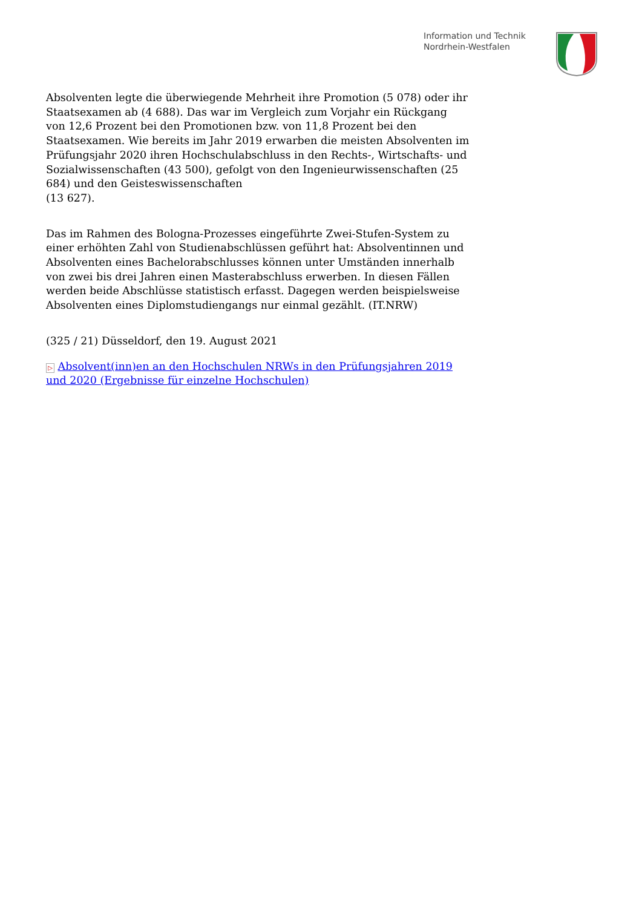Information und Technik
Nordrhein-Westfalen
Absolventen legte die überwiegende Mehrheit ihre Promotion (5 078) oder ihr Staatsexamen ab (4 688). Das war im Vergleich zum Vorjahr ein Rückgang von 12,6 Prozent bei den Promotionen bzw. von 11,8 Prozent bei den Staatsexamen. Wie bereits im Jahr 2019 erwarben die meisten Absolventen im Prüfungsjahr 2020 ihren Hochschulabschluss in den Rechts-, Wirtschafts- und Sozialwissenschaften (43 500), gefolgt von den Ingenieurwissenschaften (25 684) und den Geisteswissenschaften
(13 627).
Das im Rahmen des Bologna-Prozesses eingeführte Zwei-Stufen-System zu einer erhöhten Zahl von Studienabschlüssen geführt hat: Absolventinnen und Absolventen eines Bachelorabschlusses können unter Umständen innerhalb von zwei bis drei Jahren einen Masterabschluss erwerben. In diesen Fällen werden beide Abschlüsse statistisch erfasst. Dagegen werden beispielsweise Absolventen eines Diplomstudiengangs nur einmal gezählt. (IT.NRW)
(325 / 21) Düsseldorf, den 19. August 2021
▷ Absolvent(inn)en an den Hochschulen NRWs in den Prüfungsjahren 2019 und 2020 (Ergebnisse für einzelne Hochschulen)